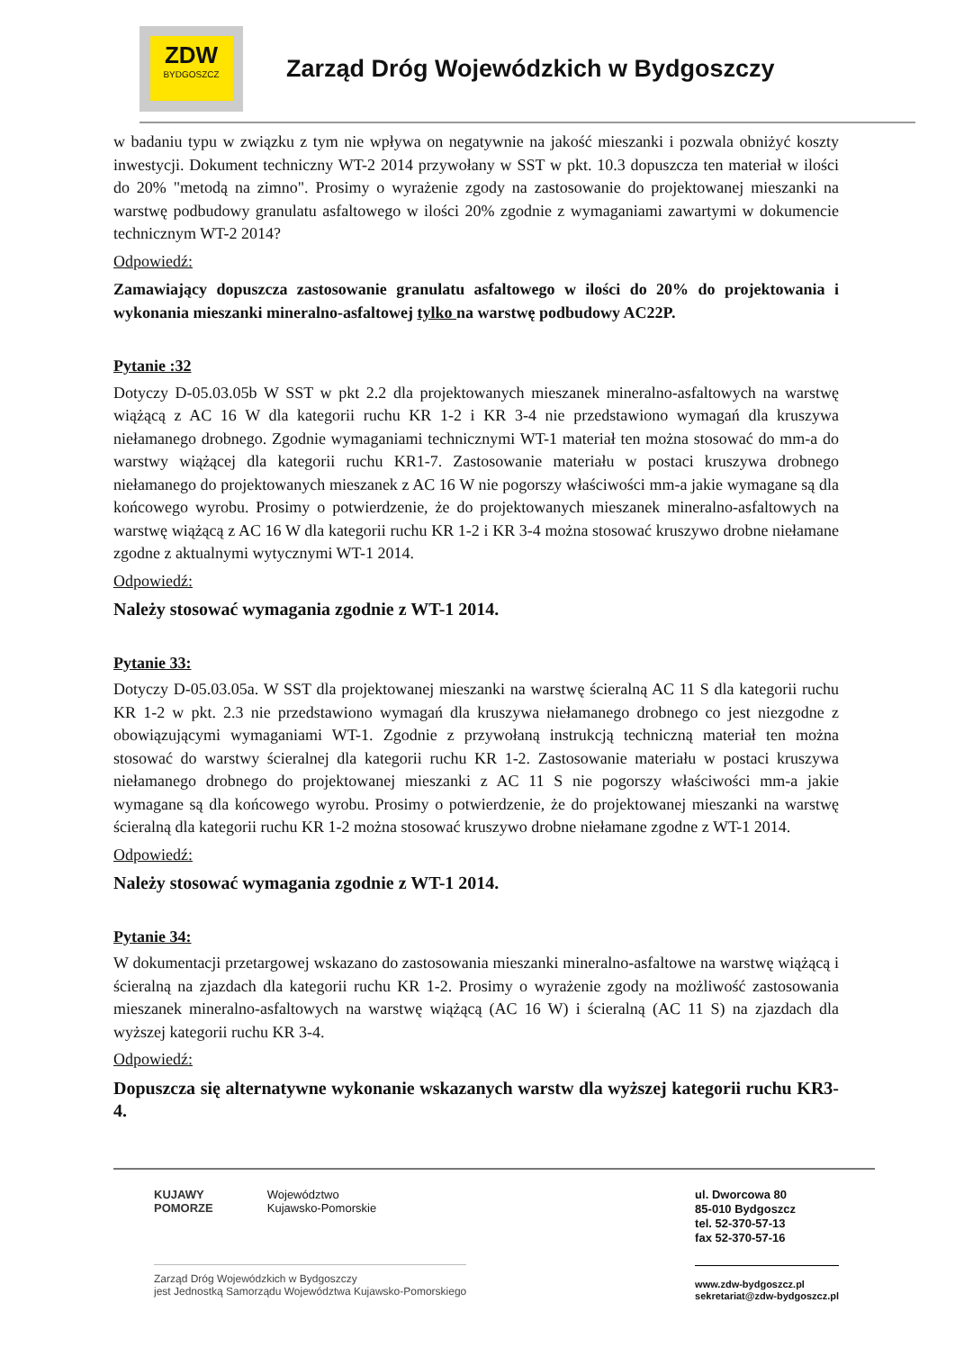ZDW
BYDGOSZCZ
Zarząd Dróg Wojewódzkich w Bydgoszczy
w badaniu typu w związku z tym nie wpływa on negatywnie na jakość mieszanki i pozwala obniżyć koszty inwestycji. Dokument techniczny WT-2 2014 przywołany w SST w pkt. 10.3 dopuszcza ten materiał w ilości do 20% "metodą na zimno". Prosimy o wyrażenie zgody na zastosowanie do projektowanej mieszanki na warstwę podbudowy granulatu asfaltowego w ilości 20% zgodnie z wymaganiami zawartymi w dokumencie technicznym WT-2 2014?
Odpowiedź:
Zamawiający dopuszcza zastosowanie granulatu asfaltowego w ilości do 20% do projektowania i wykonania mieszanki mineralno-asfaltowej tylko na warstwę podbudowy AC22P.
Pytanie :32
Dotyczy D-05.03.05b W SST w pkt 2.2 dla projektowanych mieszanek mineralno-asfaltowych na warstwę wiążącą z AC 16 W dla kategorii ruchu KR 1-2 i KR 3-4 nie przedstawiono wymagań dla kruszywa niełamanego drobnego. Zgodnie wymaganiami technicznymi WT-1 materiał ten można stosować do mm-a do warstwy wiążącej dla kategorii ruchu KR1-7. Zastosowanie materiału w postaci kruszywa drobnego niełamanego do projektowanych mieszanek z AC 16 W nie pogorszy właściwości mm-a jakie wymagane są dla końcowego wyrobu. Prosimy o potwierdzenie, że do projektowanych mieszanek mineralno-asfaltowych na warstwę wiążącą z AC 16 W dla kategorii ruchu KR 1-2 i KR 3-4 można stosować kruszywo drobne niełamane zgodne z aktualnymi wytycznymi WT-1 2014.
Odpowiedź:
Należy stosować wymagania zgodnie z WT-1 2014.
Pytanie 33:
Dotyczy D-05.03.05a. W SST dla projektowanej mieszanki na warstwę ścieralną AC 11 S dla kategorii ruchu KR 1-2 w pkt. 2.3 nie przedstawiono wymagań dla kruszywa niełamanego drobnego co jest niezgodne z obowiązującymi wymaganiami WT-1. Zgodnie z przywołaną instrukcją techniczną materiał ten można stosować do warstwy ścieralnej dla kategorii ruchu KR 1-2. Zastosowanie materiału w postaci kruszywa niełamanego drobnego do projektowanej mieszanki z AC 11 S nie pogorszy właściwości mm-a jakie wymagane są dla końcowego wyrobu. Prosimy o potwierdzenie, że do projektowanej mieszanki na warstwę ścieralną dla kategorii ruchu KR 1-2 można stosować kruszywo drobne niełamane zgodne z WT-1 2014.
Odpowiedź:
Należy stosować wymagania zgodnie z WT-1 2014.
Pytanie 34:
W dokumentacji przetargowej wskazano do zastosowania mieszanki mineralno-asfaltowe na warstwę wiążącą i ścieralną na zjazdach dla kategorii ruchu KR 1-2. Prosimy o wyrażenie zgody na możliwość zastosowania mieszanek mineralno-asfaltowych na warstwę wiążącą (AC 16 W) i ścieralną (AC 11 S) na zjazdach dla wyższej kategorii ruchu KR 3-4.
Odpowiedź:
Dopuszcza się alternatywne wykonanie wskazanych warstw dla wyższej kategorii ruchu KR3-4.
KUJAWY
POMORZE
Województwo
Kujawsko-Pomorskie
Zarząd Dróg Wojewódzkich w Bydgoszczy
jest Jednostką Samorządu Województwa Kujawsko-Pomorskiego
ul. Dworcowa 80
85-010 Bydgoszcz
tel. 52-370-57-13
fax 52-370-57-16
www.zdw-bydgoszcz.pl
sekretariat@zdw-bydgoszcz.pl